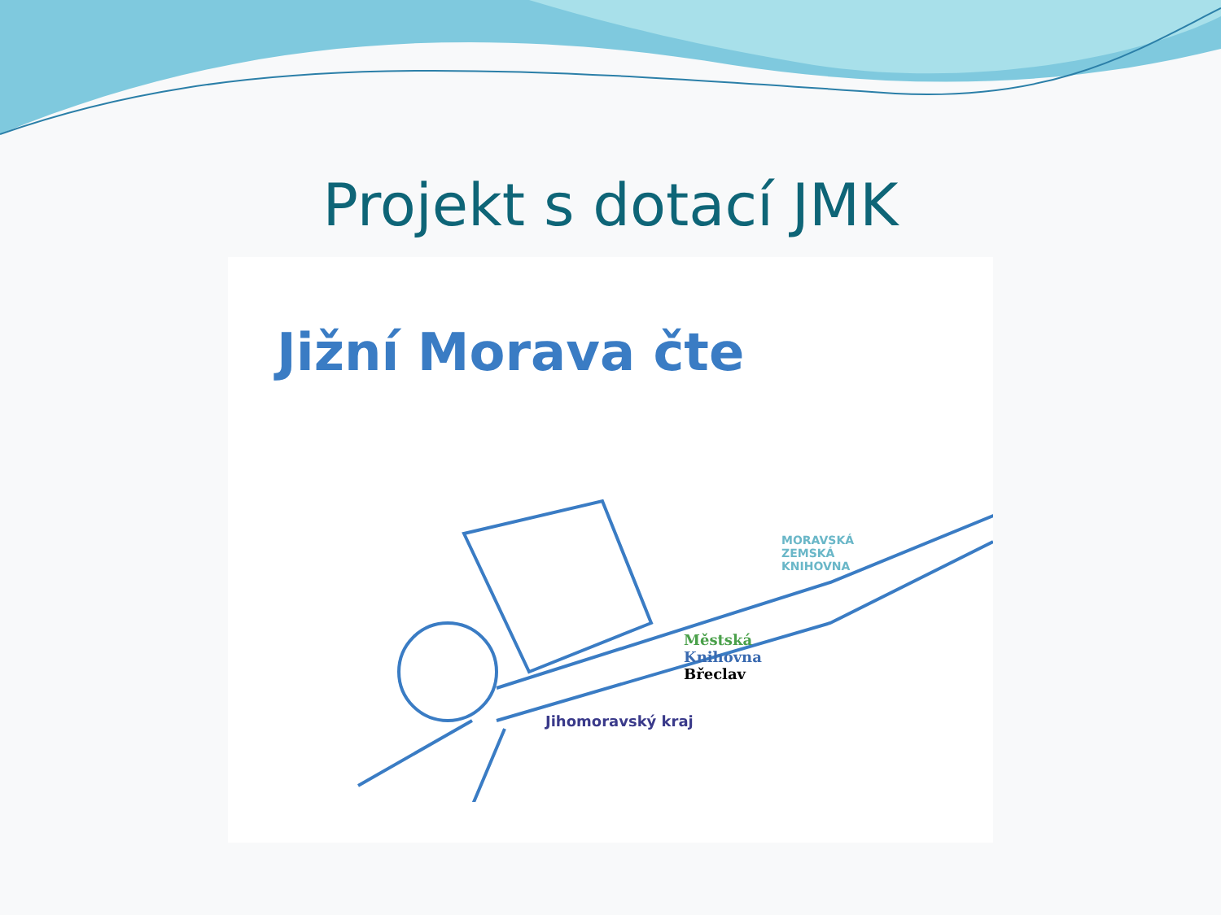Projekt s dotací JMK
Jižní Morava čte
MORAVSKÁ
ZEMSKÁ
KNIHOVNA
Městská
Knihovna
Břeclav
Jihomoravský kraj